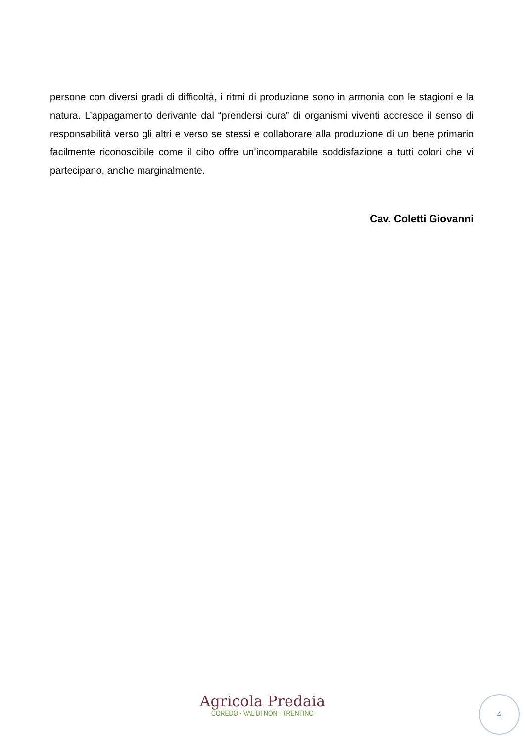persone con diversi gradi di difficoltà, i ritmi di produzione sono in armonia con le stagioni e la natura. L’appagamento derivante dal “prendersi cura” di organismi viventi accresce il senso di responsabilità verso gli altri e verso se stessi e collaborare alla produzione di un bene primario facilmente riconoscibile come il cibo offre un’incomparabile soddisfazione a tutti colori che vi partecipano, anche marginalmente.
Cav. Coletti Giovanni
Agricola Predaia
COREDO · VAL DI NON · TRENTINO
4